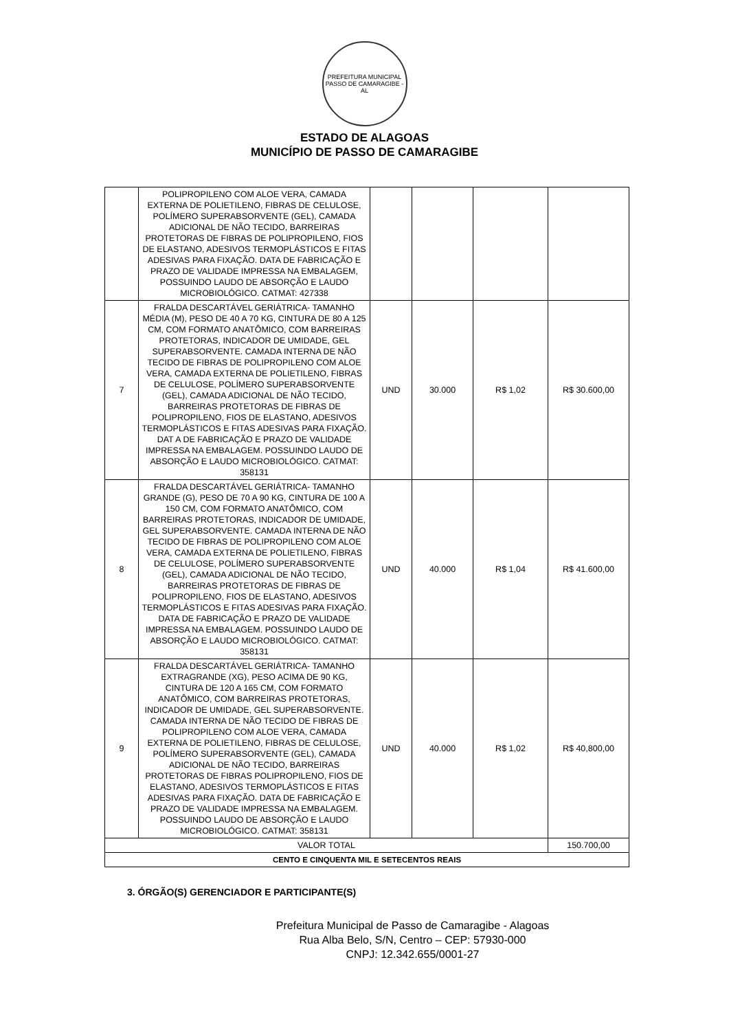PREFEITURA MUNICIPAL
PASSO DE CAMARAGIBE - AL
ESTADO DE ALAGOAS
MUNICÍPIO DE PASSO DE CAMARAGIBE
| | POLIPROPILENO COM ALOE VERA, CAMADA EXTERNA DE POLIETILENO, FIBRAS DE CELULOSE, POLÍMERO SUPERABSORVENTE (GEL), CAMADA ADICIONAL DE NÃO TECIDO, BARREIRAS PROTETORAS DE FIBRAS DE POLIPROPILENO, FIOS DE ELASTANO, ADESIVOS TERMOPLÁSTICOS E FITAS ADESIVAS PARA FIXAÇÃO. DATA DE FABRICAÇÃO E PRAZO DE VALIDADE IMPRESSA NA EMBALAGEM, POSSUINDO LAUDO DE ABSORÇÃO E LAUDO MICROBIOLÓGICO. CATMAT: 427338 | | | | |
| 7 | FRALDA DESCARTÁVEL GERIÁTRICA- TAMANHO MÉDIA (M), PESO DE 40 A 70 KG, CINTURA DE 80 A 125 CM, COM FORMATO ANATÔMICO, COM BARREIRAS PROTETORAS, INDICADOR DE UMIDADE, GEL SUPERABSORVENTE. CAMADA INTERNA DE NÃO TECIDO DE FIBRAS DE POLIPROPILENO COM ALOE VERA, CAMADA EXTERNA DE POLIETILENO, FIBRAS DE CELULOSE, POLÍMERO SUPERABSORVENTE (GEL), CAMADA ADICIONAL DE NÃO TECIDO, BARREIRAS PROTETORAS DE FIBRAS DE POLIPROPILENO, FIOS DE ELASTANO, ADESIVOS TERMOPLÁSTICOS E FITAS ADESIVAS PARA FIXAÇÃO. DAT A DE FABRICAÇÃO E PRAZO DE VALIDADE IMPRESSA NA EMBALAGEM. POSSUINDO LAUDO DE ABSORÇÃO E LAUDO MICROBIOLÓGICO. CATMAT: 358131 | UND | 30.000 | R$ 1,02 | R$ 30.600,00 |
| 8 | FRALDA DESCARTÁVEL GERIÁTRICA- TAMANHO GRANDE (G), PESO DE 70 A 90 KG, CINTURA DE 100 A 150 CM, COM FORMATO ANATÔMICO, COM BARREIRAS PROTETORAS, INDICADOR DE UMIDADE, GEL SUPERABSORVENTE. CAMADA INTERNA DE NÃO TECIDO DE FIBRAS DE POLIPROPILENO COM ALOE VERA, CAMADA EXTERNA DE POLIETILENO, FIBRAS DE CELULOSE, POLÍMERO SUPERABSORVENTE (GEL), CAMADA ADICIONAL DE NÃO TECIDO, BARREIRAS PROTETORAS DE FIBRAS DE POLIPROPILENO, FIOS DE ELASTANO, ADESIVOS TERMOPLÁSTICOS E FITAS ADESIVAS PARA FIXAÇÃO. DATA DE FABRICAÇÃO E PRAZO DE VALIDADE IMPRESSA NA EMBALAGEM. POSSUINDO LAUDO DE ABSORÇÃO E LAUDO MICROBIOLÓGICO. CATMAT: 358131 | UND | 40.000 | R$ 1,04 | R$ 41.600,00 |
| 9 | FRALDA DESCARTÁVEL GERIÁTRICA- TAMANHO EXTRAGRANDE (XG), PESO ACIMA DE 90 KG, CINTURA DE 120 A 165 CM, COM FORMATO ANATÔMICO, COM BARREIRAS PROTETORAS, INDICADOR DE UMIDADE, GEL SUPERABSORVENTE. CAMADA INTERNA DE NÃO TECIDO DE FIBRAS DE POLIPROPILENO COM ALOE VERA, CAMADA EXTERNA DE POLIETILENO, FIBRAS DE CELULOSE, POLÍMERO SUPERABSORVENTE (GEL), CAMADA ADICIONAL DE NÃO TECIDO, BARREIRAS PROTETORAS DE FIBRAS POLIPROPILENO, FIOS DE ELASTANO, ADESIVOS TERMOPLÁSTICOS E FITAS ADESIVAS PARA FIXAÇÃO. DATA DE FABRICAÇÃO E PRAZO DE VALIDADE IMPRESSA NA EMBALAGEM. POSSUINDO LAUDO DE ABSORÇÃO E LAUDO MICROBIOLÓGICO. CATMAT: 358131 | UND | 40.000 | R$ 1,02 | R$ 40,800,00 |
| VALOR TOTAL | | | | | 150.700,00 |
| CENTO E CINQUENTA MIL E SETECENTOS REAIS | | | | | |
3. ÓRGÃO(S) GERENCIADOR E PARTICIPANTE(S)
Prefeitura Municipal de Passo de Camaragibe - Alagoas
Rua Alba Belo, S/N, Centro – CEP: 57930-000
CNPJ: 12.342.655/0001-27